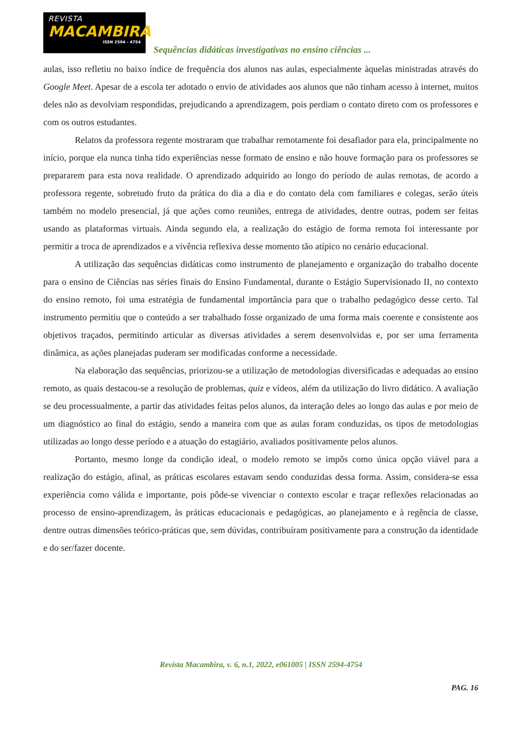REVISTA
MACAMBIRA
ISSN 2594 - 4754
Sequências didáticas investigativas no ensino ciências ...
aulas, isso refletiu no baixo índice de frequência dos alunos nas aulas, especialmente àquelas ministradas através do Google Meet. Apesar de a escola ter adotado o envio de atividades aos alunos que não tinham acesso à internet, muitos deles não as devolviam respondidas, prejudicando a aprendizagem, pois perdiam o contato direto com os professores e com os outros estudantes.
Relatos da professora regente mostraram que trabalhar remotamente foi desafiador para ela, principalmente no início, porque ela nunca tinha tido experiências nesse formato de ensino e não houve formação para os professores se prepararem para esta nova realidade. O aprendizado adquirido ao longo do período de aulas remotas, de acordo a professora regente, sobretudo fruto da prática do dia a dia e do contato dela com familiares e colegas, serão úteis também no modelo presencial, já que ações como reuniões, entrega de atividades, dentre outras, podem ser feitas usando as plataformas virtuais. Ainda segundo ela, a realização do estágio de forma remota foi interessante por permitir a troca de aprendizados e a vivência reflexiva desse momento tão atípico no cenário educacional.
A utilização das sequências didáticas como instrumento de planejamento e organização do trabalho docente para o ensino de Ciências nas séries finais do Ensino Fundamental, durante o Estágio Supervisionado II, no contexto do ensino remoto, foi uma estratégia de fundamental importância para que o trabalho pedagógico desse certo. Tal instrumento permitiu que o conteúdo a ser trabalhado fosse organizado de uma forma mais coerente e consistente aos objetivos traçados, permitindo articular as diversas atividades a serem desenvolvidas e, por ser uma ferramenta dinâmica, as ações planejadas puderam ser modificadas conforme a necessidade.
Na elaboração das sequências, priorizou-se a utilização de metodologias diversificadas e adequadas ao ensino remoto, as quais destacou-se a resolução de problemas, quiz e vídeos, além da utilização do livro didático. A avaliação se deu processualmente, a partir das atividades feitas pelos alunos, da interação deles ao longo das aulas e por meio de um diagnóstico ao final do estágio, sendo a maneira com que as aulas foram conduzidas, os tipos de metodologias utilizadas ao longo desse período e a atuação do estagiário, avaliados positivamente pelos alunos.
Portanto, mesmo longe da condição ideal, o modelo remoto se impôs como única opção viável para a realização do estágio, afinal, as práticas escolares estavam sendo conduzidas dessa forma. Assim, considera-se essa experiência como válida e importante, pois pôde-se vivenciar o contexto escolar e traçar reflexões relacionadas ao processo de ensino-aprendizagem, às práticas educacionais e pedagógicas, ao planejamento e à regência de classe, dentre outras dimensões teórico-práticas que, sem dúvidas, contribuíram positivamente para a construção da identidade e do ser/fazer docente.
Revista Macambira, v. 6, n.1, 2022, e061005 | ISSN 2594-4754
PAG. 16